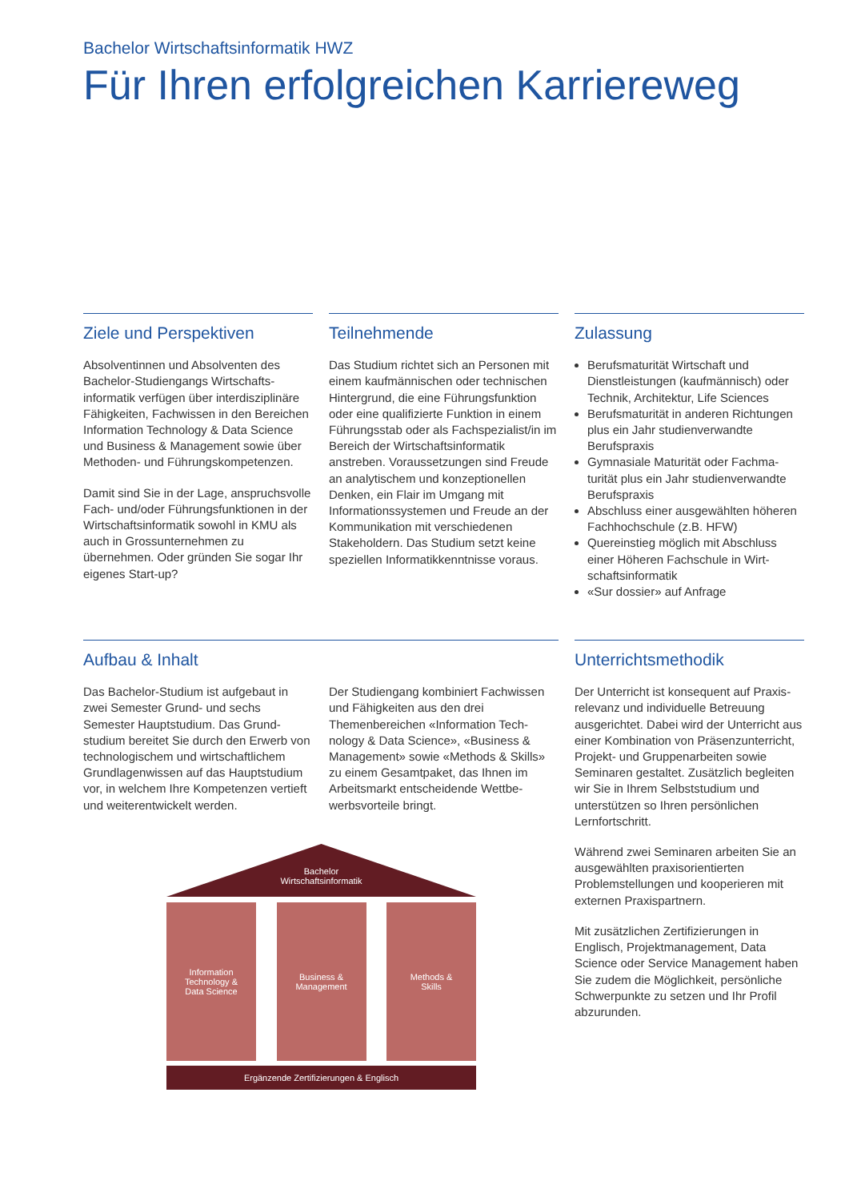Bachelor Wirtschaftsinformatik HWZ
Für Ihren erfolgreichen Karriereweg
Ziele und Perspektiven
Absolventinnen und Absolventen des Bachelor-Studiengangs Wirtschafts­informatik verfügen über interdiszipli­näre Fähigkeiten, Fachwissen in den Bereichen Information Technology & Data Science und Business & Manage­ment sowie über Methoden- und Führungskompetenzen.
Damit sind Sie in der Lage, anspruchs­volle Fach- und/oder Führungsfunktio­nen in der Wirtschaftsinformatik sowohl in KMU als auch in Grossunternehmen zu übernehmen. Oder gründen Sie sogar Ihr eigenes Start-up?
Teilnehmende
Das Studium richtet sich an Personen mit einem kaufmännischen oder tech­nischen Hintergrund, die eine Füh­rungsfunktion oder eine qualifizierte Funktion in einem Führungsstab oder als Fachspezialist/in im Bereich der Wirtschaftsinformatik anstreben. Vor­aussetzungen sind Freude an analyti­schem und konzeptionellen Denken, ein Flair im Umgang mit Informations­systemen und Freude an der Kommuni­kation mit verschiedenen Stakeholdern. Das Studium setzt keine speziellen Informatikkenntnisse voraus.
Zulassung
Berufsmaturität Wirtschaft und Dienstleistungen (kaufmännisch) oder Technik, Architektur, Life Sciences
Berufsmaturität in anderen Richtun­gen plus ein Jahr studienverwandte Berufspraxis
Gymnasiale Maturität oder Fachma­turität plus ein Jahr studienverwandte Berufspraxis
Abschluss einer ausgewählten höheren Fachhochschule (z.B. HFW)
Quereinstieg möglich mit Abschluss einer Höheren Fachschule in Wirt­schaftsinformatik
«Sur dossier» auf Anfrage
Aufbau & Inhalt
Das Bachelor-Studium ist aufgebaut in zwei Semester Grund- und sechs Semester Hauptstudium. Das Grund­studium bereitet Sie durch den Erwerb von technologischem und wirtschaftli­chem Grundlagenwissen auf das Hauptstudium vor, in welchem Ihre Kompetenzen vertieft und weiterentwi­ckelt werden.
Der Studiengang kombiniert Fachwis­sen und Fähigkeiten aus den drei Themenbereichen «Information Tech­nology & Data Science», «Business & Management» sowie «Methods & Skills» zu einem Gesamtpaket, das Ihnen im Arbeitsmarkt entscheidende Wettbe­werbsvorteile bringt.
Bachelor
Wirtschaftsinformatik
Information
Technology &
Data Science
Business &
Management
Methods &
Skills
Ergänzende Zertifizierungen & Englisch
Unterrichtsmethodik
Der Unterricht ist konsequent auf Praxis­relevanz und individuelle Betreuung ausgerichtet. Dabei wird der Unterricht aus einer Kombination von Präsenzun­terricht, Projekt- und Gruppenarbeiten sowie Seminaren gestaltet. Zusätzlich begleiten wir Sie in Ihrem Selbststudium und unterstützen so Ihren persönlichen Lernfortschritt.
Während zwei Seminaren arbeiten Sie an ausgewählten praxisorientierten Problemstellungen und kooperieren mit externen Praxispartnern.
Mit zusätzlichen Zertifizierungen in Englisch, Projektmanagement, Data Science oder Service Management haben Sie zudem die Möglichkeit, persönliche Schwerpunkte zu setzen und Ihr Profil abzurunden.